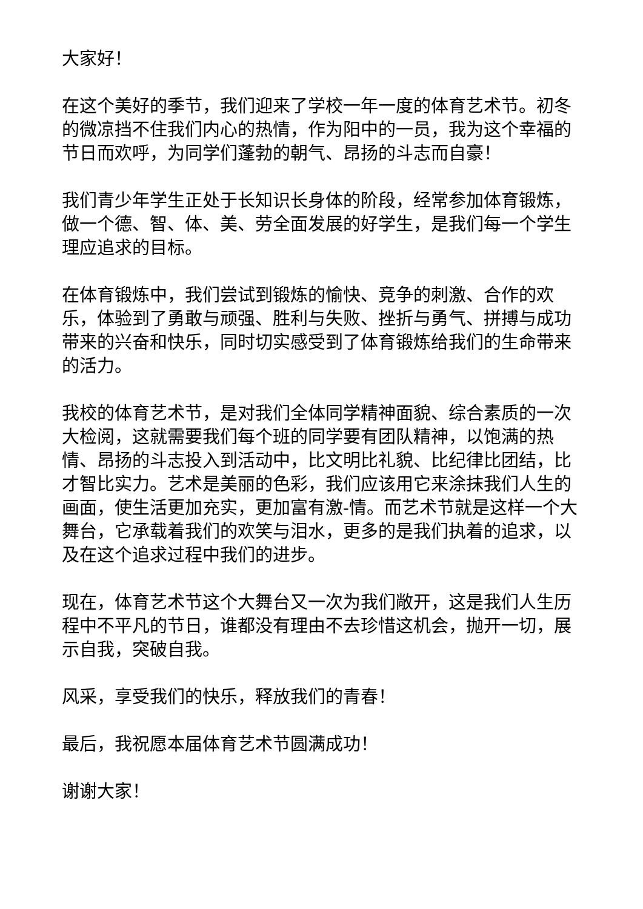大家好！
在这个美好的季节，我们迎来了学校一年一度的体育艺术节。初冬的微凉挡不住我们内心的热情，作为阳中的一员，我为这个幸福的节日而欢呼，为同学们蓬勃的朝气、昂扬的斗志而自豪！
我们青少年学生正处于长知识长身体的阶段，经常参加体育锻炼，做一个德、智、体、美、劳全面发展的好学生，是我们每一个学生理应追求的目标。
在体育锻炼中，我们尝试到锻炼的愉快、竞争的刺激、合作的欢乐，体验到了勇敢与顽强、胜利与失败、挫折与勇气、拼搏与成功带来的兴奋和快乐，同时切实感受到了体育锻炼给我们的生命带来的活力。
我校的体育艺术节，是对我们全体同学精神面貌、综合素质的一次大检阅，这就需要我们每个班的同学要有团队精神，以饱满的热情、昂扬的斗志投入到活动中，比文明比礼貌、比纪律比团结，比才智比实力。艺术是美丽的色彩，我们应该用它来涂抹我们人生的画面，使生活更加充实，更加富有激-情。而艺术节就是这样一个大舞台，它承载着我们的欢笑与泪水，更多的是我们执着的追求，以及在这个追求过程中我们的进步。
现在，体育艺术节这个大舞台又一次为我们敞开，这是我们人生历程中不平凡的节日，谁都没有理由不去珍惜这机会，抛开一切，展示自我，突破自我。
风采，享受我们的快乐，释放我们的青春！
最后，我祝愿本届体育艺术节圆满成功！
谢谢大家！